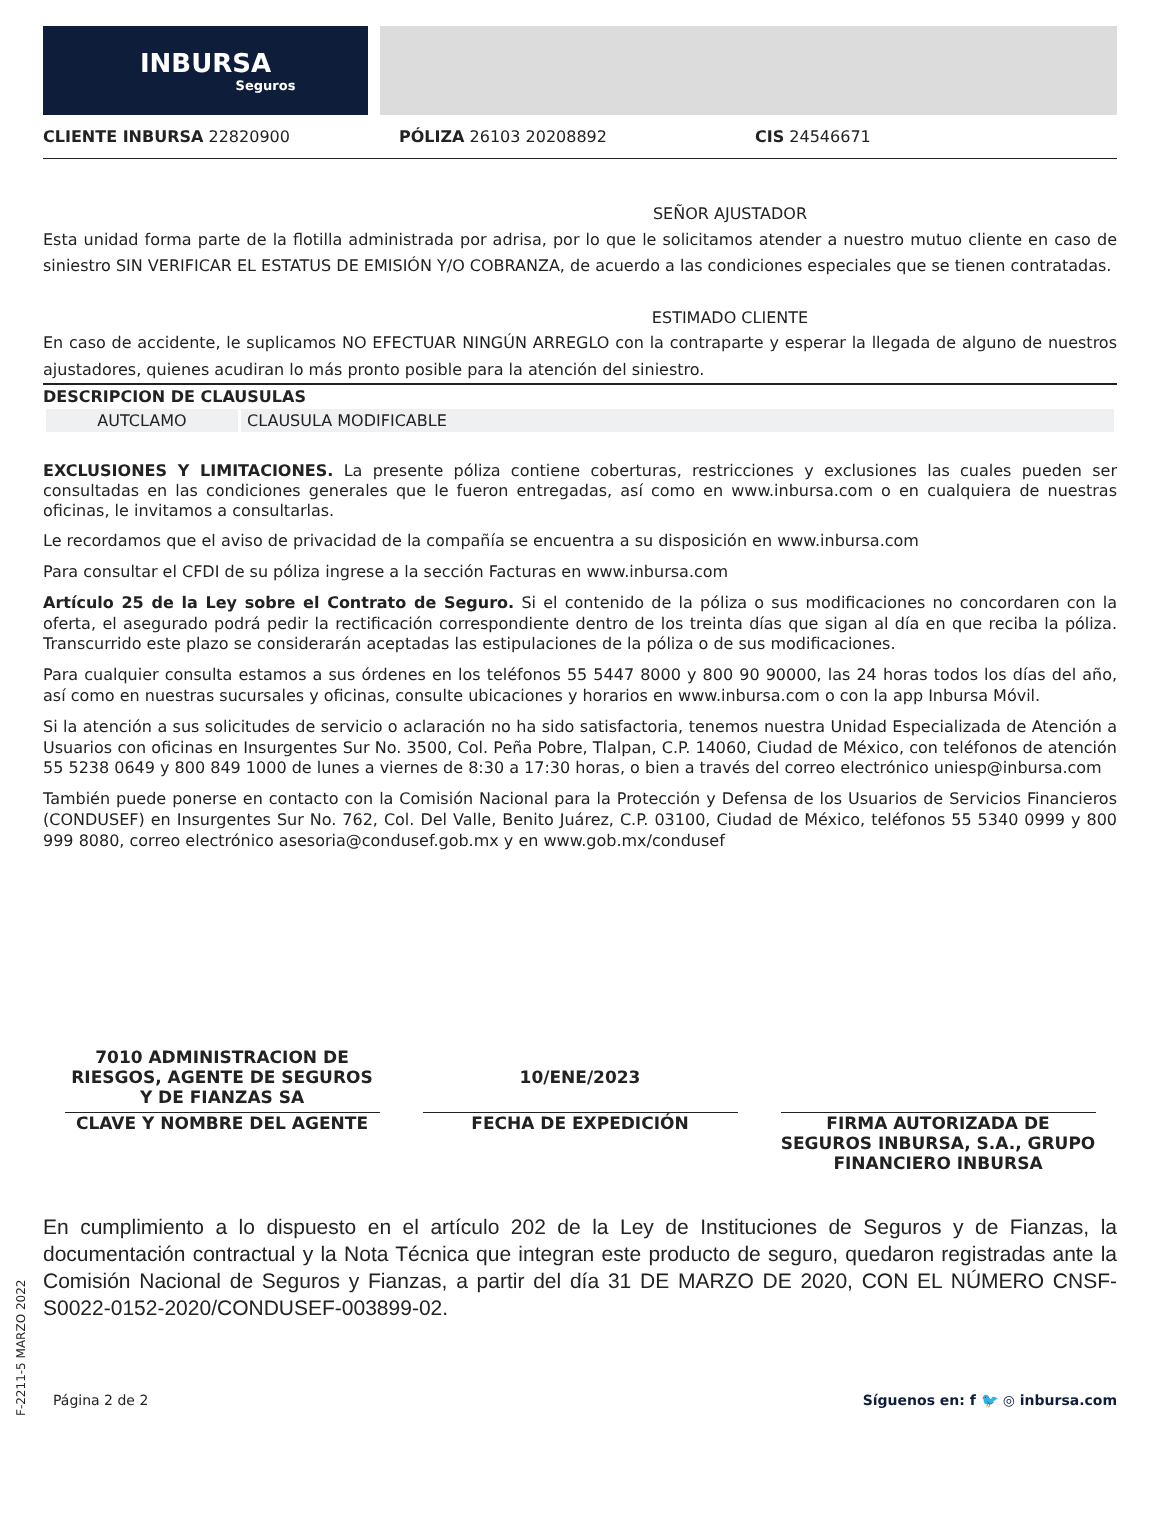INBURSA
Seguros
CLIENTE INBURSA 22820900 PÓLIZA 26103 20208892 CIS 24546671
SEÑOR AJUSTADOR
Esta unidad forma parte de la flotilla administrada por adrisa, por lo que le solicitamos atender a nuestro mutuo cliente en caso de siniestro SIN VERIFICAR EL ESTATUS DE EMISIÓN Y/O COBRANZA, de acuerdo a las condiciones especiales que se tienen contratadas.
ESTIMADO CLIENTE
En caso de accidente, le suplicamos NO EFECTUAR NINGÚN ARREGLO con la contraparte y esperar la llegada de alguno de nuestros ajustadores, quienes acudiran lo más pronto posible para la atención del siniestro.
DESCRIPCION DE CLAUSULAS
| AUTCLAMO | CLAUSULA MODIFICABLE |
EXCLUSIONES Y LIMITACIONES. La presente póliza contiene coberturas, restricciones y exclusiones las cuales pueden ser consultadas en las condiciones generales que le fueron entregadas, así como en www.inbursa.com o en cualquiera de nuestras oficinas, le invitamos a consultarlas.
Le recordamos que el aviso de privacidad de la compañía se encuentra a su disposición en www.inbursa.com
Para consultar el CFDI de su póliza ingrese a la sección Facturas en www.inbursa.com
Artículo 25 de la Ley sobre el Contrato de Seguro. Si el contenido de la póliza o sus modificaciones no concordaren con la oferta, el asegurado podrá pedir la rectificación correspondiente dentro de los treinta días que sigan al día en que reciba la póliza. Transcurrido este plazo se considerarán aceptadas las estipulaciones de la póliza o de sus modificaciones.
Para cualquier consulta estamos a sus órdenes en los teléfonos 55 5447 8000 y 800 90 90000, las 24 horas todos los días del año, así como en nuestras sucursales y oficinas, consulte ubicaciones y horarios en www.inbursa.com o con la app Inbursa Móvil.
Si la atención a sus solicitudes de servicio o aclaración no ha sido satisfactoria, tenemos nuestra Unidad Especializada de Atención a Usuarios con oficinas en Insurgentes Sur No. 3500, Col. Peña Pobre, Tlalpan, C.P. 14060, Ciudad de México, con teléfonos de atención 55 5238 0649 y 800 849 1000 de lunes a viernes de 8:30 a 17:30 horas, o bien a través del correo electrónico uniesp@inbursa.com
También puede ponerse en contacto con la Comisión Nacional para la Protección y Defensa de los Usuarios de Servicios Financieros (CONDUSEF) en Insurgentes Sur No. 762, Col. Del Valle, Benito Juárez, C.P. 03100, Ciudad de México, teléfonos 55 5340 0999 y 800 999 8080, correo electrónico asesoria@condusef.gob.mx y en www.gob.mx/condusef
7010 ADMINISTRACION DE RIESGOS, AGENTE DE SEGUROS Y DE FIANZAS SA
CLAVE Y NOMBRE DEL AGENTE
10/ENE/2023
FECHA DE EXPEDICIÓN
FIRMA AUTORIZADA DE SEGUROS INBURSA, S.A., GRUPO FINANCIERO INBURSA
En cumplimiento a lo dispuesto en el artículo 202 de la Ley de Instituciones de Seguros y de Fianzas, la documentación contractual y la Nota Técnica que integran este producto de seguro, quedaron registradas ante la Comisión Nacional de Seguros y Fianzas, a partir del día 31 DE MARZO DE 2020, CON EL NÚMERO CNSF-S0022-0152-2020/CONDUSEF-003899-02.
Página 2 de 2 Síguenos en: f 🐦 ◎ inbursa.com
F-2211-5 MARZO 2022